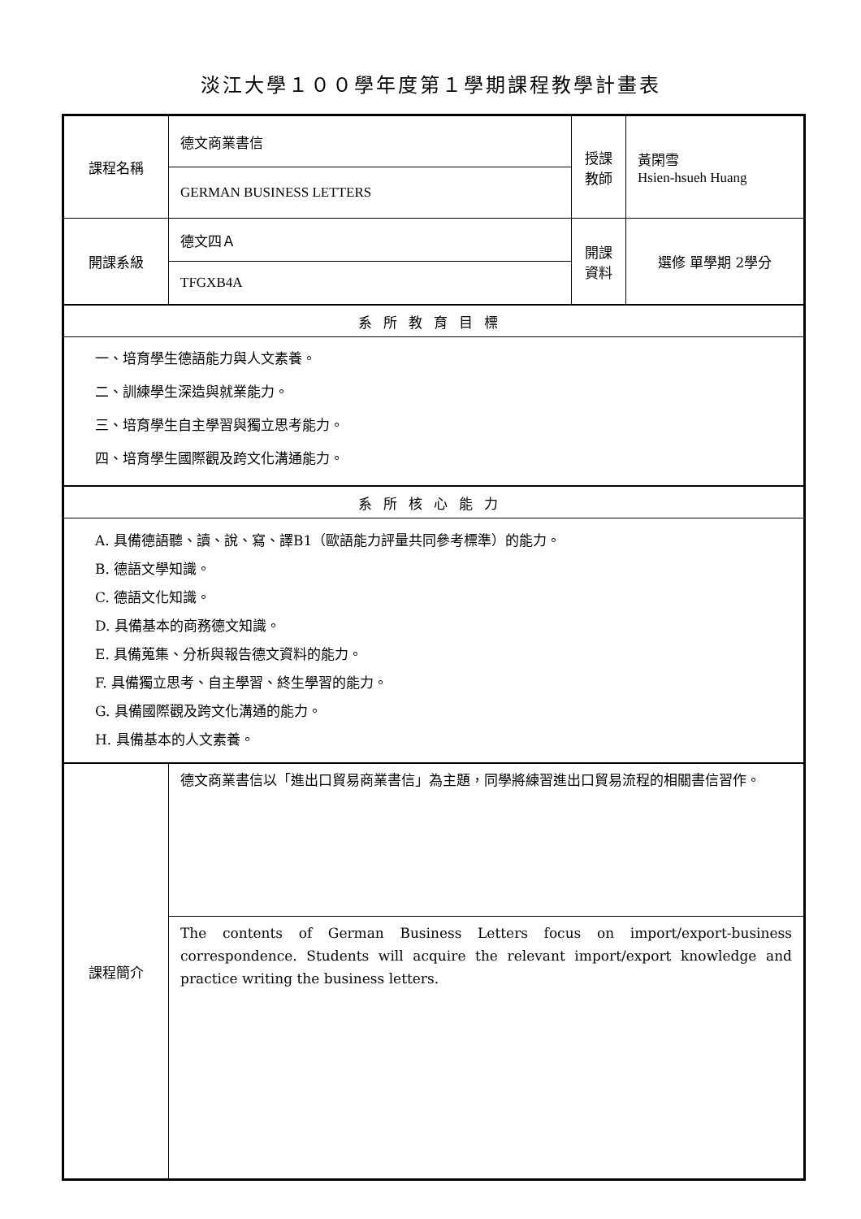淡江大學１００學年度第１學期課程教學計畫表
| 課程名稱 | 德文商業書信 | 授課 教師 | 黃閑雪 Hsien-hsueh Huang |
| | GERMAN BUSINESS LETTERS | | |
| 開課系級 | 德文四Ａ | 開課 資料 | 選修 單學期 2學分 |
| | TFGXB4A | | |
| 系所教育目標 | | | |
| 一、培育學生德語能力與人文素養。 二、訓練學生深造與就業能力。 三、培育學生自主學習與獨立思考能力。 四、培育學生國際觀及跨文化溝通能力。 | | | |
| 系所核心能力 | | | |
| A. 具備德語聽、讀、說、寫、譯B1（歐語能力評量共同參考標準）的能力。 B. 德語文學知識。 C. 德語文化知識。 D. 具備基本的商務德文知識。 E. 具備蒐集、分析與報告德文資料的能力。 F. 具備獨立思考、自主學習、終生學習的能力。 G. 具備國際觀及跨文化溝通的能力。 H. 具備基本的人文素養。 | | | |
| 課程簡介 | 德文商業書信以「進出口貿易商業書信」為主題，同學將練習進出口貿易流程的相關書信習作。 | | |
| | The contents of German Business Letters focus on import/export-business correspondence. Students will acquire the relevant import/export knowledge and practice writing the business letters. | | |